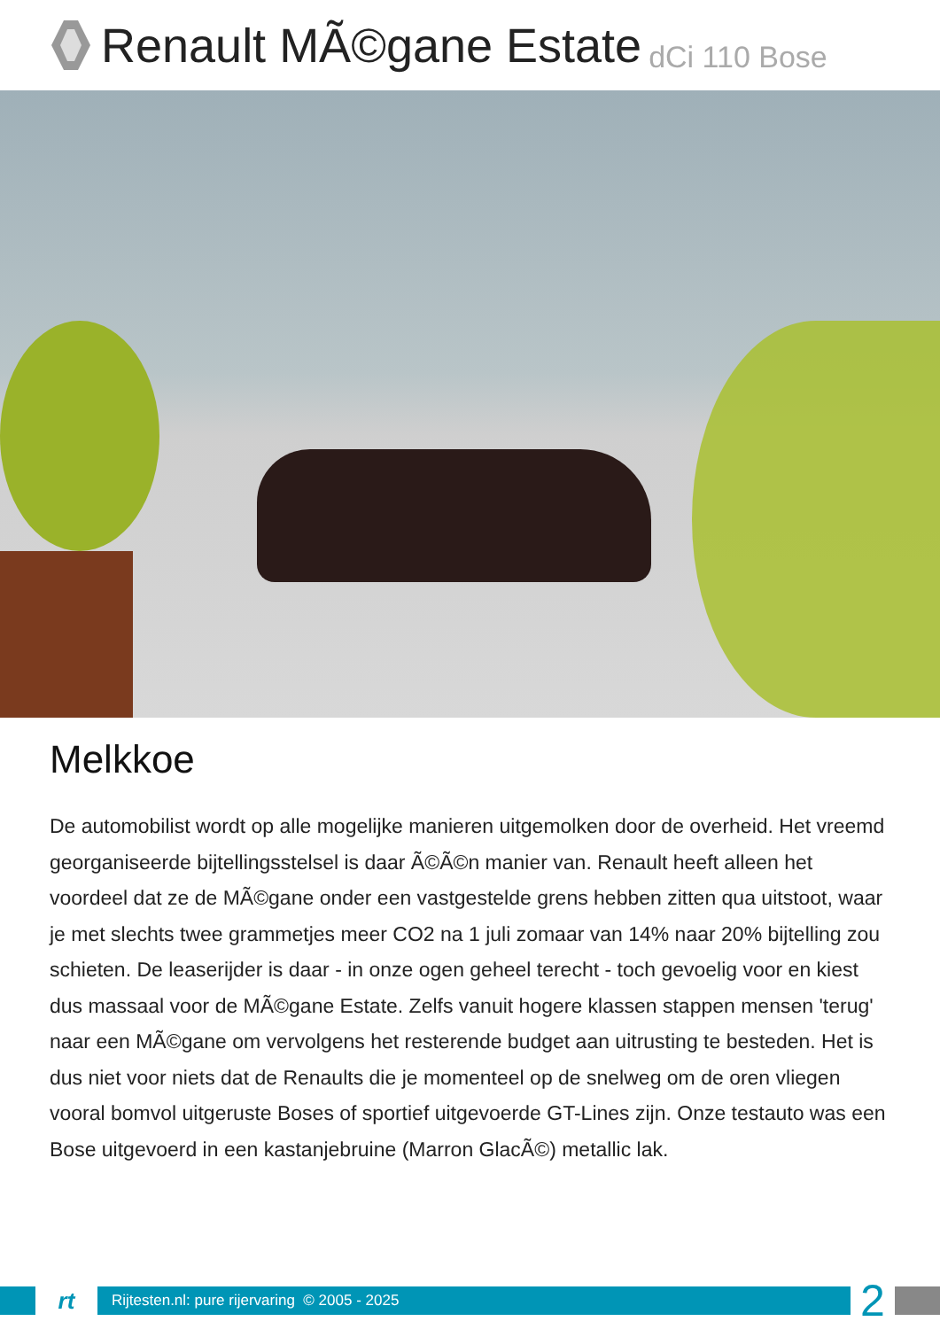Renault MÃ©gane Estate dCi 110 Bose
Melkkoe
De automobilist wordt op alle mogelijke manieren uitgemolken door de overheid. Het vreemd georganiseerde bijtellingsstelsel is daar Ã©Ã©n manier van. Renault heeft alleen het voordeel dat ze de MÃ©gane onder een vastgestelde grens hebben zitten qua uitstoot, waar je met slechts twee grammetjes meer CO2 na 1 juli zomaar van 14% naar 20% bijtelling zou schieten. De leaserijder is daar - in onze ogen geheel terecht - toch gevoelig voor en kiest dus massaal voor de MÃ©gane Estate. Zelfs vanuit hogere klassen stappen mensen 'terug' naar een MÃ©gane om vervolgens het resterende budget aan uitrusting te besteden. Het is dus niet voor niets dat de Renaults die je momenteel op de snelweg om de oren vliegen vooral bomvol uitgeruste Boses of sportief uitgevoerde GT-Lines zijn. Onze testauto was een Bose uitgevoerd in een kastanjebruine (Marron GlacÃ©) metallic lak.
rt
Rijtesten.nl: pure rijervaring © 2005 - 2025
2